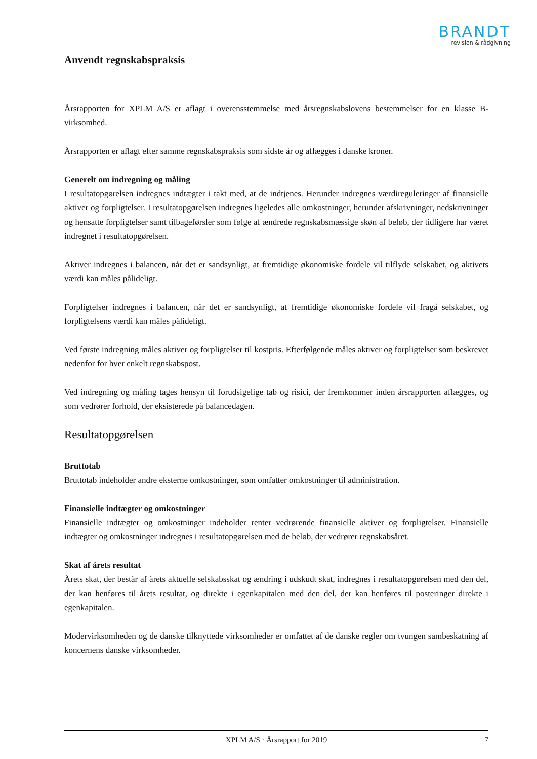BRANDT
revision & rådgivning
Anvendt regnskabspraksis
Årsrapporten for XPLM A/S er aflagt i overensstemmelse med årsregnskabslovens bestemmelser for en klasse B-virksomhed.
Årsrapporten er aflagt efter samme regnskabspraksis som sidste år og aflægges i danske kroner.
Generelt om indregning og måling
I resultatopgørelsen indregnes indtægter i takt med, at de indtjenes. Herunder indregnes værdireguleringer af finansielle aktiver og forpligtelser. I resultatopgørelsen indregnes ligeledes alle omkostninger, herunder afskrivninger, nedskrivninger og hensatte forpligtelser samt tilbageførsler som følge af ændrede regnskabsmæssige skøn af beløb, der tidligere har været indregnet i resultatopgørelsen.
Aktiver indregnes i balancen, når det er sandsynligt, at fremtidige økonomiske fordele vil tilflyde selskabet, og aktivets værdi kan måles pålideligt.
Forpligtelser indregnes i balancen, når det er sandsynligt, at fremtidige økonomiske fordele vil fragå selskabet, og forpligtelsens værdi kan måles pålideligt.
Ved første indregning måles aktiver og forpligtelser til kostpris. Efterfølgende måles aktiver og forpligtelser som beskrevet nedenfor for hver enkelt regnskabspost.
Ved indregning og måling tages hensyn til forudsigelige tab og risici, der fremkommer inden årsrapporten aflægges, og som vedrører forhold, der eksisterede på balancedagen.
Resultatopgørelsen
Bruttotab
Bruttotab indeholder andre eksterne omkostninger, som omfatter omkostninger til administration.
Finansielle indtægter og omkostninger
Finansielle indtægter og omkostninger indeholder renter vedrørende finansielle aktiver og forpligtelser. Finansielle indtægter og omkostninger indregnes i resultatopgørelsen med de beløb, der vedrører regnskabsåret.
Skat af årets resultat
Årets skat, der består af årets aktuelle selskabsskat og ændring i udskudt skat, indregnes i resultatopgørelsen med den del, der kan henføres til årets resultat, og direkte i egenkapitalen med den del, der kan henføres til posteringer direkte i egenkapitalen.
Modervirksomheden og de danske tilknyttede virksomheder er omfattet af de danske regler om tvungen sambeskatning af koncernens danske virksomheder.
XPLM A/S · Årsrapport for 2019 7